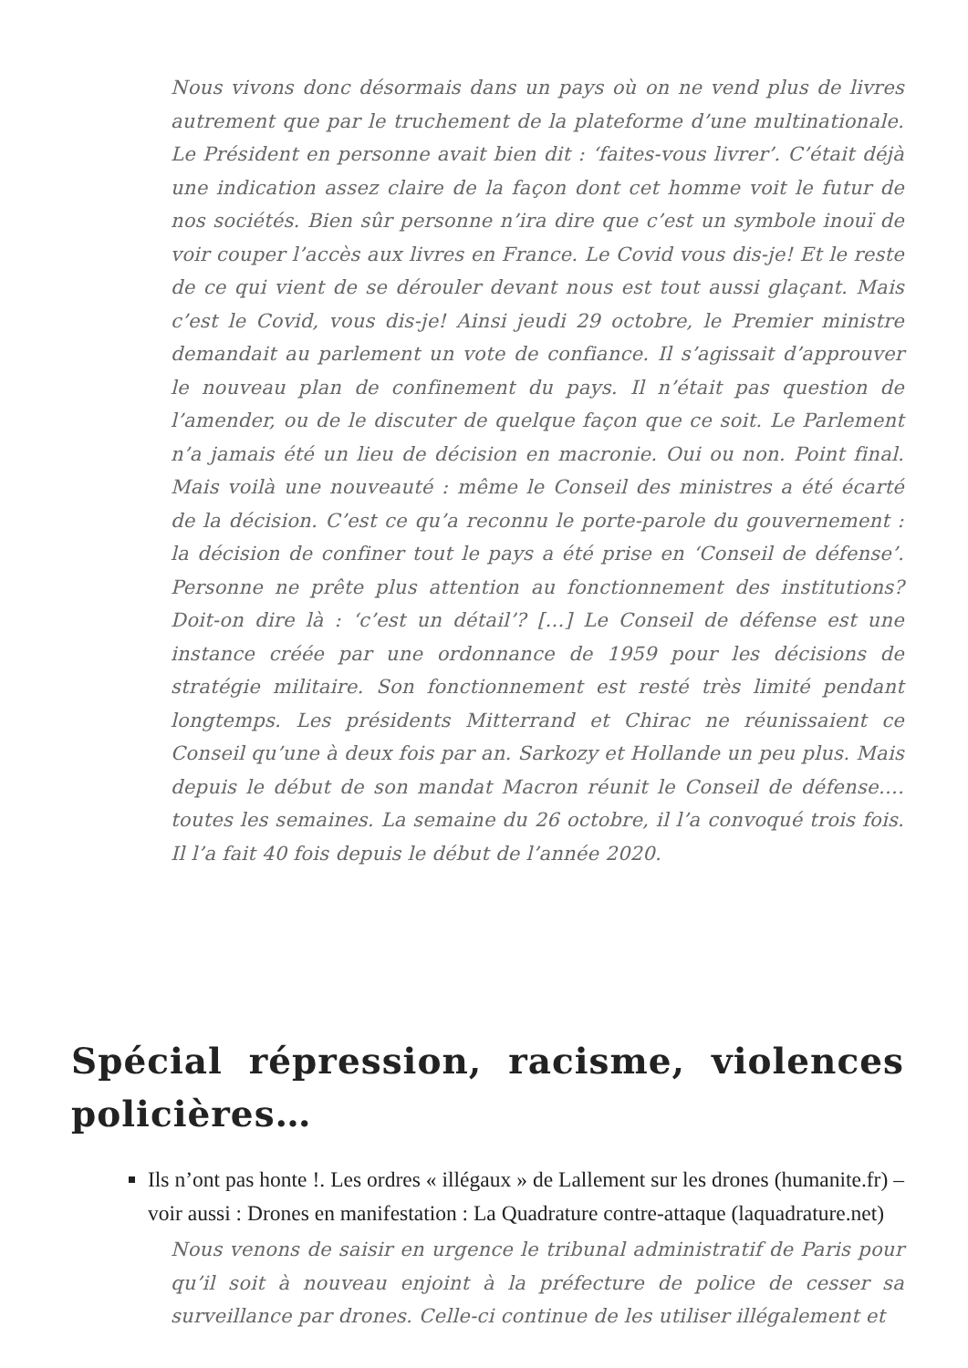Nous vivons donc désormais dans un pays où on ne vend plus de livres autrement que par le truchement de la plateforme d’une multinationale. Le Président en personne avait bien dit : ‘faites-vous livrer’. C’était déjà une indication assez claire de la façon dont cet homme voit le futur de nos sociétés. Bien sûr personne n’ira dire que c’est un symbole inouï de voir couper l’accès aux livres en France. Le Covid vous dis-je! Et le reste de ce qui vient de se dérouler devant nous est tout aussi glaçant. Mais c’est le Covid, vous dis-je! Ainsi jeudi 29 octobre, le Premier ministre demandait au parlement un vote de confiance. Il s’agissait d’approuver le nouveau plan de confinement du pays. Il n’était pas question de l’amender, ou de le discuter de quelque façon que ce soit. Le Parlement n’a jamais été un lieu de décision en macronie. Oui ou non. Point final. Mais voilà une nouveauté : même le Conseil des ministres a été écarté de la décision. C’est ce qu’a reconnu le porte-parole du gouvernement : la décision de confiner tout le pays a été prise en ‘Conseil de défense’. Personne ne prête plus attention au fonctionnement des institutions? Doit-on dire là : ‘c’est un détail’? […] Le Conseil de défense est une instance créée par une ordonnance de 1959 pour les décisions de stratégie militaire. Son fonctionnement est resté très limité pendant longtemps. Les présidents Mitterrand et Chirac ne réunissaient ce Conseil qu’une à deux fois par an. Sarkozy et Hollande un peu plus. Mais depuis le début de son mandat Macron réunit le Conseil de défense…. toutes les semaines. La semaine du 26 octobre, il l’a convoqué trois fois. Il l’a fait 40 fois depuis le début de l’année 2020.
Spécial répression, racisme, violences policières…
Ils n’ont pas honte !. Les ordres « illégaux » de Lallement sur les drones (humanite.fr) – voir aussi : Drones en manifestation : La Quadrature contre-attaque (laquadrature.net)
Nous venons de saisir en urgence le tribunal administratif de Paris pour qu’il soit à nouveau enjoint à la préfecture de police de cesser sa surveillance par drones. Celle-ci continue de les utiliser illégalement et